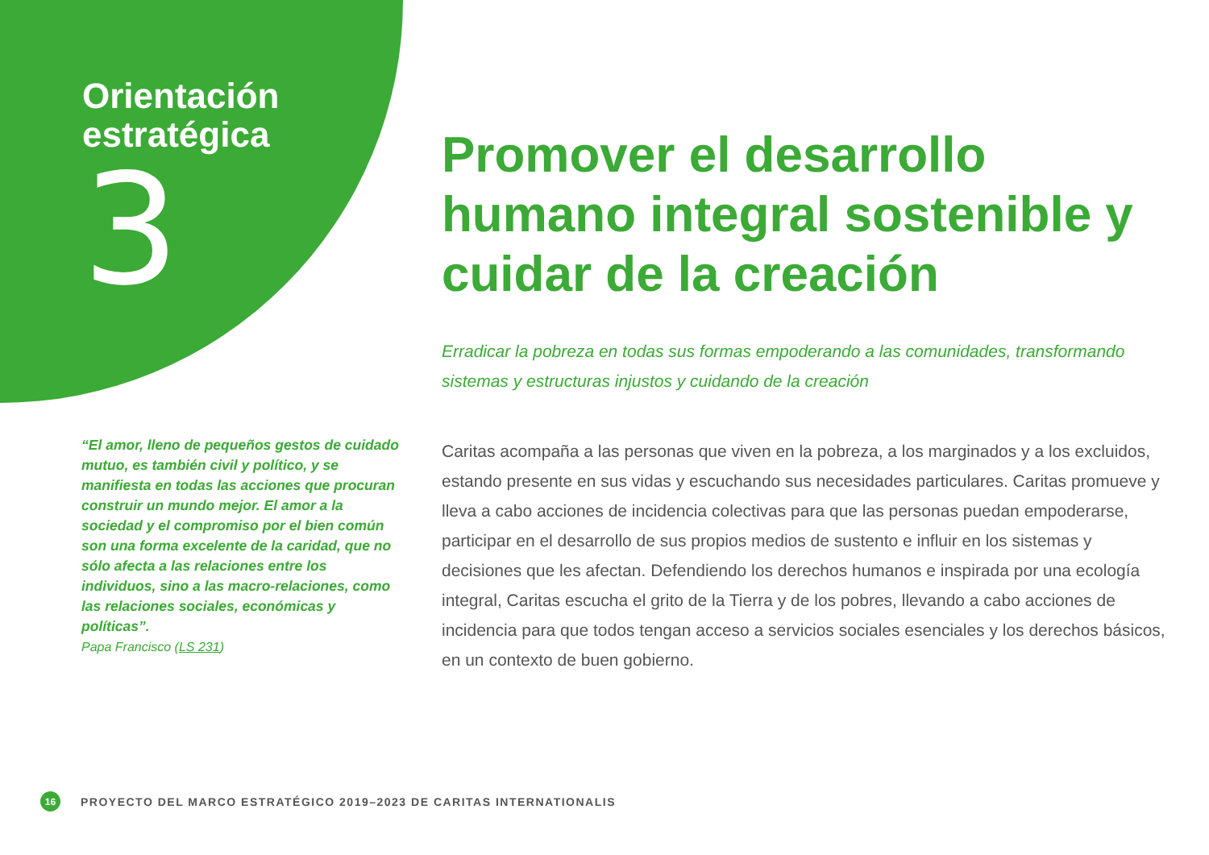Orientación
estratégica
3
Promover el desarrollo humano integral sostenible y cuidar de la creación
Erradicar la pobreza en todas sus formas empoderando a las comunidades, transformando sistemas y estructuras injustos y cuidando de la creación
Caritas acompaña a las personas que viven en la pobreza, a los marginados y a los excluidos, estando presente en sus vidas y escuchando sus necesidades particulares. Caritas promueve y lleva a cabo acciones de incidencia colectivas para que las personas puedan empoderarse, participar en el desarrollo de sus propios medios de sustento e influir en los sistemas y decisiones que les afectan. Defendiendo los derechos humanos e inspirada por una ecología integral, Caritas escucha el grito de la Tierra y de los pobres, llevando a cabo acciones de incidencia para que todos tengan acceso a servicios sociales esenciales y los derechos básicos, en un contexto de buen gobierno.
“El amor, lleno de pequeños gestos de cuidado mutuo, es también civil y político, y se manifiesta en todas las acciones que procuran construir un mundo mejor. El amor a la sociedad y el compromiso por el bien común son una forma excelente de la caridad, que no sólo afecta a las relaciones entre los individuos, sino a las macro-relaciones, como las relaciones sociales, económicas y políticas”.
Papa Francisco (LS 231)
16 PROYECTO DEL MARCO ESTRATÉGICO 2019–2023 DE CARITAS INTERNATIONALIS